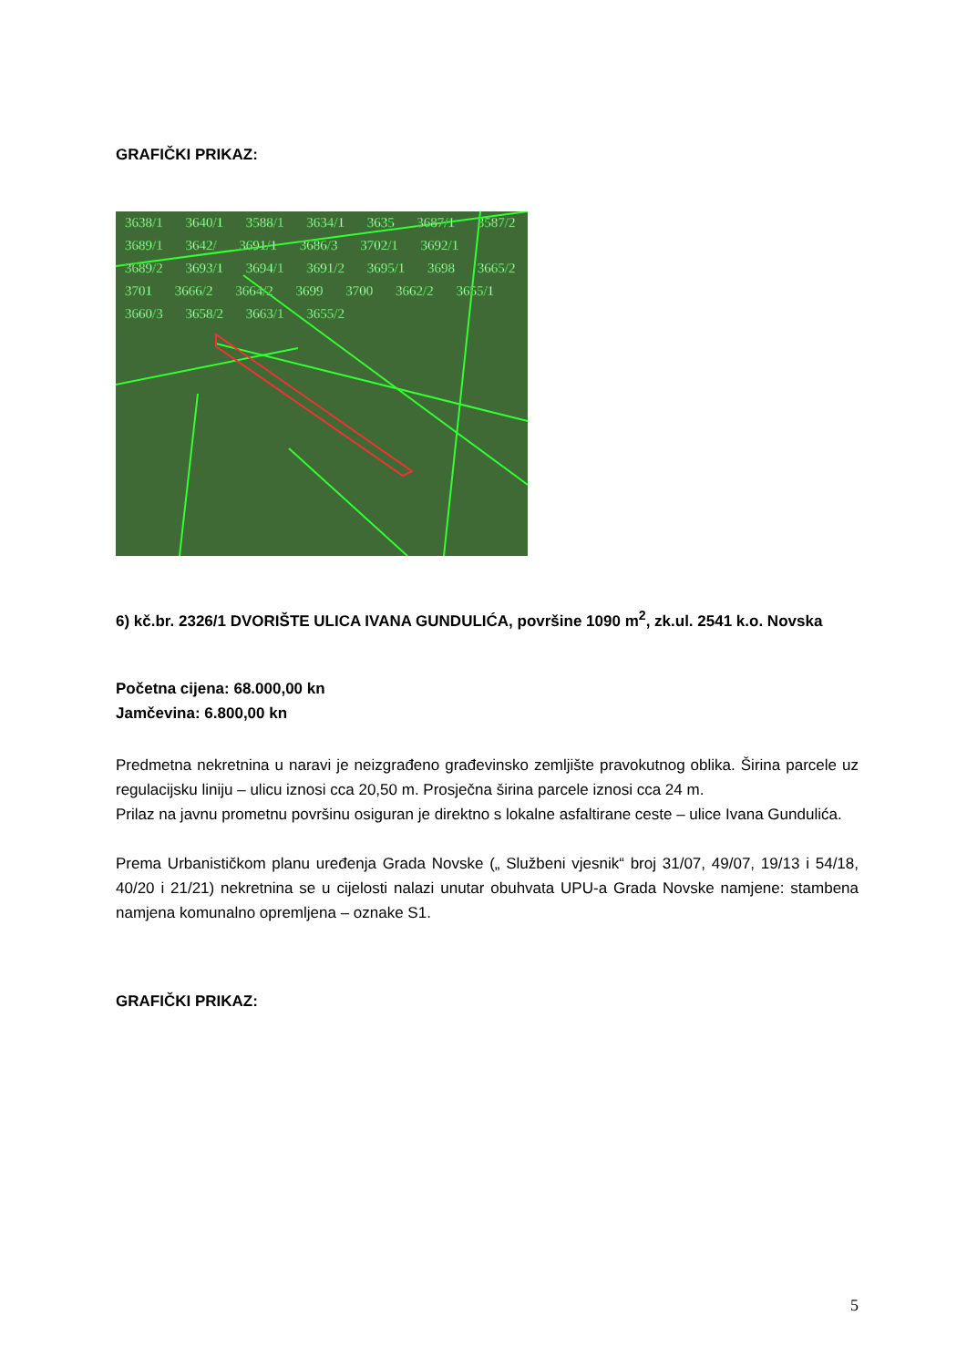GRAFIČKI PRIKAZ:
3638/1 3640/1 3588/1 3634/1 3635 3687/1 3587/2 3689/1 3642/ 3691/1 3686/3 3702/1 3692/1 3689/2 3693/1 3694/1 3691/2 3695/1 3698 3665/2 3701 3666/2 3664/2 3699 3700 3662/2 3655/1 3660/3 3658/2 3663/1 3655/2
6) kč.br. 2326/1 DVORIŠTE ULICA IVANA GUNDULIĆA, površine 1090 m<sup>2</sup>, zk.ul. 2541 k.o. Novska
Početna cijena: 68.000,00 kn
Jamčevina: 6.800,00 kn
Predmetna nekretnina u naravi je neizgrađeno građevinsko zemljište pravokutnog oblika. Širina parcele uz regulacijsku liniju – ulicu iznosi cca 20,50 m. Prosječna širina parcele iznosi cca 24 m.
Prilaz na javnu prometnu površinu osiguran je direktno s lokalne asfaltirane ceste – ulice Ivana Gundulića.
Prema Urbanističkom planu uređenja Grada Novske („ Službeni vjesnik“ broj 31/07, 49/07, 19/13 i 54/18, 40/20 i 21/21) nekretnina se u cijelosti nalazi unutar obuhvata UPU-a Grada Novske namjene: stambena namjena komunalno opremljena – oznake S1.
GRAFIČKI PRIKAZ:
5